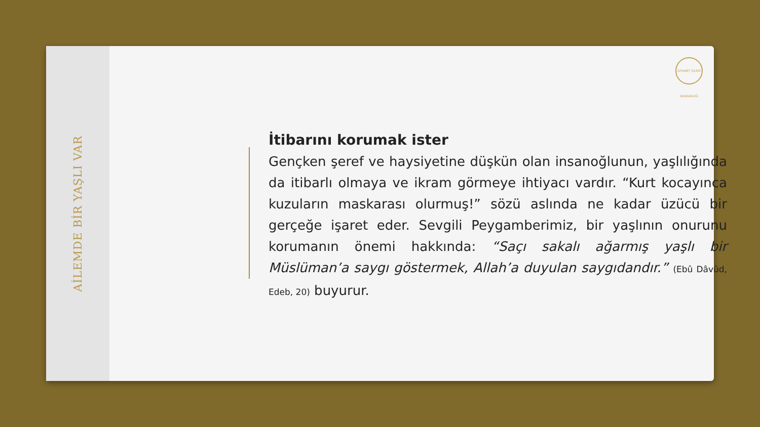AİLEMDE BİR YAŞLI VAR
DİYANET İŞLERİ BAŞKANLIĞI
İtibarını korumak ister
Gençken şeref ve haysiyetine düşkün olan insanoğlunun, yaşlılığında da itibarlı olmaya ve ikram görmeye ihtiyacı vardır. “Kurt kocayınca kuzuların maskarası olurmuş!” sözü aslında ne kadar üzücü bir gerçeğe işaret eder. Sevgili Peygamberimiz, bir yaşlının onurunu korumanın önemi hakkında: “Saçı sakalı ağarmış yaşlı bir Müslüman’a saygı göstermek, Allah’a duyulan saygıdandır.” (Ebû Dâvûd, Edeb, 20) buyurur.